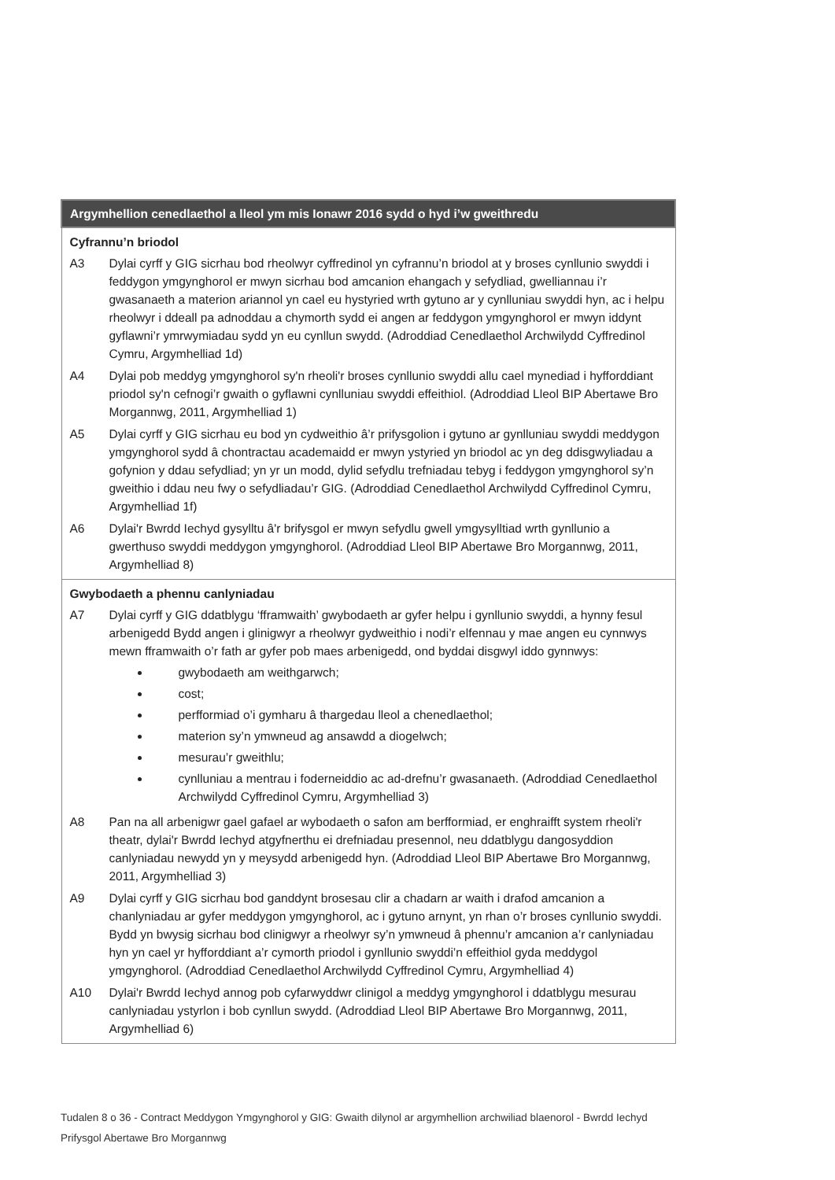| Argymhellion cenedlaethol a lleol ym mis Ionawr 2016 sydd o hyd i’w gweithredu |
| --- |
| Cyfrannu’n briodol A3 Dylai cyrff y GIG sicrhau bod rheolwyr cyffredinol yn cyfrannu’n briodol at y broses cynllunio swyddi i feddygon ymgynghorol er mwyn sicrhau bod amcanion ehangach y sefydliad, gwelliannau i’r gwasanaeth a materion ariannol yn cael eu hystyried wrth gytuno ar y cynlluniau swyddi hyn, ac i helpu rheolwyr i ddeall pa adnoddau a chymorth sydd ei angen ar feddygon ymgynghorol er mwyn iddynt gyflawni’r ymrwymiadau sydd yn eu cynllun swydd. (Adroddiad Cenedlaethol Archwilydd Cyffredinol Cymru, Argymhelliad 1d) A4 Dylai pob meddyg ymgynghorol sy'n rheoli'r broses cynllunio swyddi allu cael mynediad i hyfforddiant priodol sy'n cefnogi’r gwaith o gyflawni cynlluniau swyddi effeithiol. (Adroddiad Lleol BIP Abertawe Bro Morgannwg, 2011, Argymhelliad 1) A5 Dylai cyrff y GIG sicrhau eu bod yn cydweithio â’r prifysgolion i gytuno ar gynlluniau swyddi meddygon ymgynghorol sydd â chontractau academaidd er mwyn ystyried yn briodol ac yn deg ddisgwyliadau a gofynion y ddau sefydliad; yn yr un modd, dylid sefydlu trefniadau tebyg i feddygon ymgynghorol sy’n gweithio i ddau neu fwy o sefydliadau’r GIG. (Adroddiad Cenedlaethol Archwilydd Cyffredinol Cymru, Argymhelliad 1f) A6 Dylai'r Bwrdd Iechyd gysylltu â'r brifysgol er mwyn sefydlu gwell ymgysylltiad wrth gynllunio a gwerthuso swyddi meddygon ymgynghorol. (Adroddiad Lleol BIP Abertawe Bro Morgannwg, 2011, Argymhelliad 8) |
| Gwybodaeth a phennu canlyniadau A7 Dylai cyrff y GIG ddatblygu ‘fframwaith’ gwybodaeth ar gyfer helpu i gynllunio swyddi, a hynny fesul arbenigedd Bydd angen i glinigwyr a rheolwyr gydweithio i nodi’r elfennau y mae angen eu cynnwys mewn fframwaith o’r fath ar gyfer pob maes arbenigedd, ond byddai disgwyl iddo gynnwys: gwybodaeth am weithgarwch; cost; perfformiad o’i gymharu â thargedau lleol a chenedlaethol; materion sy’n ymwneud ag ansawdd a diogelwch; mesurau’r gweithlu; cynlluniau a mentrau i foderneiddio ac ad-drefnu’r gwasanaeth. (Adroddiad Cenedlaethol Archwilydd Cyffredinol Cymru, Argymhelliad 3) A8 Pan na all arbenigwr gael gafael ar wybodaeth o safon am berfformiad, er enghraifft system rheoli'r theatr, dylai'r Bwrdd Iechyd atgyfnerthu ei drefniadau presennol, neu ddatblygu dangosyddion canlyniadau newydd yn y meysydd arbenigedd hyn. (Adroddiad Lleol BIP Abertawe Bro Morgannwg, 2011, Argymhelliad 3) A9 Dylai cyrff y GIG sicrhau bod ganddynt brosesau clir a chadarn ar waith i drafod amcanion a chanlyniadau ar gyfer meddygon ymgynghorol, ac i gytuno arnynt, yn rhan o’r broses cynllunio swyddi. Bydd yn bwysig sicrhau bod clinigwyr a rheolwyr sy’n ymwneud â phennu’r amcanion a’r canlyniadau hyn yn cael yr hyfforddiant a’r cymorth priodol i gynllunio swyddi’n effeithiol gyda meddygol ymgynghorol. (Adroddiad Cenedlaethol Archwilydd Cyffredinol Cymru, Argymhelliad 4) A10 Dylai'r Bwrdd Iechyd annog pob cyfarwyddwr clinigol a meddyg ymgynghorol i ddatblygu mesurau canlyniadau ystyrlon i bob cynllun swydd. (Adroddiad Lleol BIP Abertawe Bro Morgannwg, 2011, Argymhelliad 6) |
Tudalen 8 o 36 - Contract Meddygon Ymgynghorol y GIG: Gwaith dilynol ar argymhellion archwiliad blaenorol - Bwrdd Iechyd Prifysgol Abertawe Bro Morgannwg